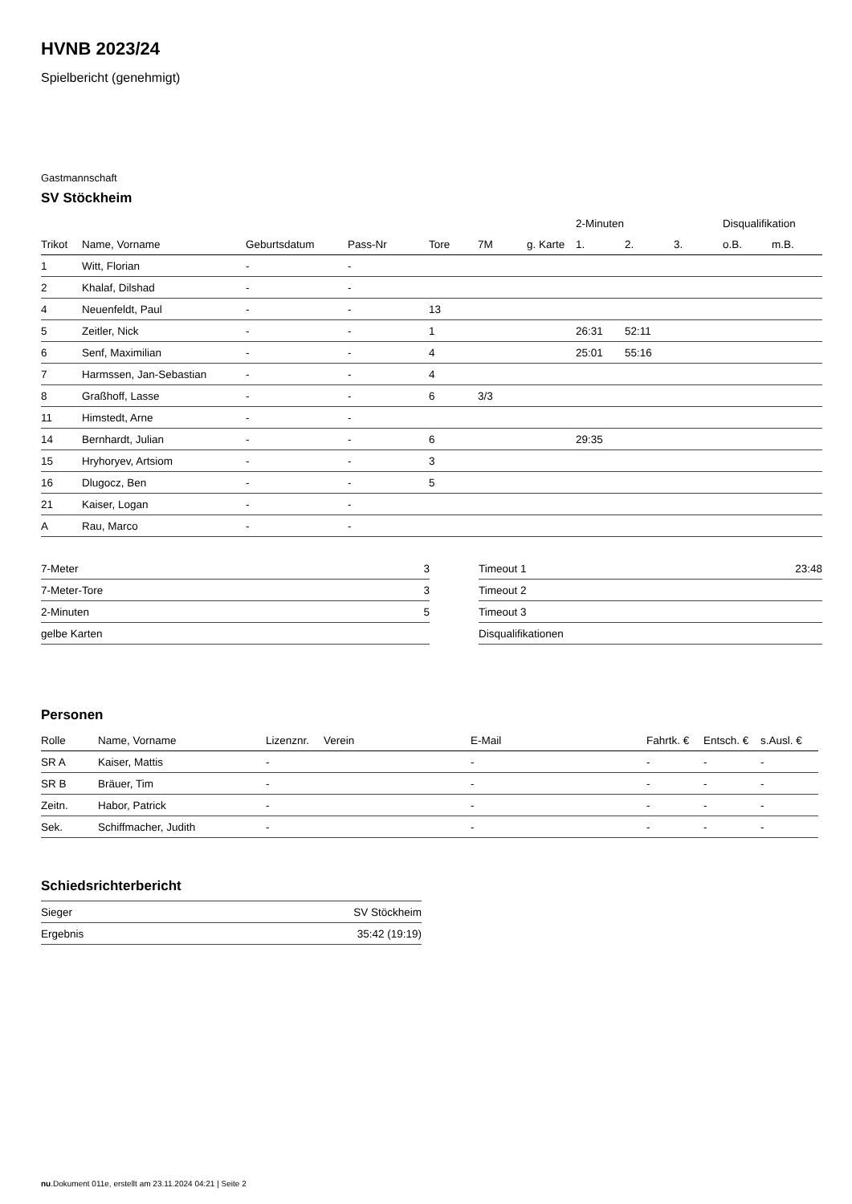HVNB 2023/24
Spielbericht (genehmigt)
Gastmannschaft
SV Stöckheim
| | | | | | | | 2-Minuten | | | Disqualifikation | |
| --- | --- | --- | --- | --- | --- | --- | --- | --- | --- | --- | --- |
| Trikot | Name, Vorname | Geburtsdatum | Pass-Nr | Tore | 7M | g. Karte | 1. | 2. | 3. | o.B. | m.B. |
| 1 | Witt, Florian | - | - | | | | | | | | |
| 2 | Khalaf, Dilshad | - | - | | | | | | | | |
| 4 | Neuenfeldt, Paul | - | - | 13 | | | | | | | |
| 5 | Zeitler, Nick | - | - | 1 | | | 26:31 | 52:11 | | | |
| 6 | Senf, Maximilian | - | - | 4 | | | 25:01 | 55:16 | | | |
| 7 | Harmssen, Jan-Sebastian | - | - | 4 | | | | | | | |
| 8 | Graßhoff, Lasse | - | - | 6 | 3/3 | | | | | | |
| 11 | Himstedt, Arne | - | - | | | | | | | | |
| 14 | Bernhardt, Julian | - | - | 6 | | | 29:35 | | | | |
| 15 | Hryhoryev, Artsiom | - | - | 3 | | | | | | | |
| 16 | Dlugocz, Ben | - | - | 5 | | | | | | | |
| 21 | Kaiser, Logan | - | - | | | | | | | | |
| A | Rau, Marco | - | - | | | | | | | | |
| 7-Meter | 3 |
| 7-Meter-Tore | 3 |
| 2-Minuten | 5 |
| gelbe Karten | |
| Timeout 1 | 23:48 |
| Timeout 2 | |
| Timeout 3 | |
| Disqualifikationen | |
Personen
| Rolle | Name, Vorname | Lizenznr. | Verein | E-Mail | Fahrtk. € | Entsch. € | s.Ausl. € |
| --- | --- | --- | --- | --- | --- | --- | --- |
| SR A | Kaiser, Mattis | - | | - | - | - | - |
| SR B | Bräuer, Tim | - | | - | - | - | - |
| Zeitn. | Habor, Patrick | - | | - | - | - | - |
| Sek. | Schiffmacher, Judith | - | | - | - | - | - |
Schiedsrichterbericht
| Sieger | SV Stöckheim |
| Ergebnis | 35:42 (19:19) |
nu.Dokument 011e, erstellt am 23.11.2024 04:21 | Seite 2